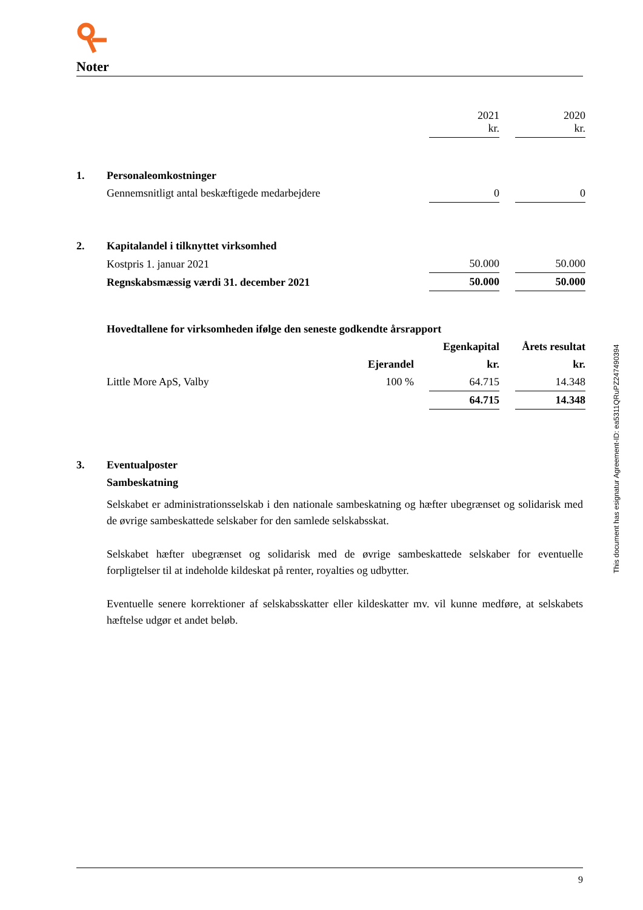Noter
| | | | 2021 kr. | | 2020 kr. |
| 1. | Personaleomkostninger | | | | |
| | Gennemsnitligt antal beskæftigede medarbejdere | | 0 | | 0 |
| 2. | Kapitalandel i tilknyttet virksomhed | | | | |
| | Kostpris 1. januar 2021 | | 50.000 | | 50.000 |
| | Regnskabsmæssig værdi 31. december 2021 | | 50.000 | | 50.000 |
| | Hovedtallene for virksomheden ifølge den seneste godkendte årsrapport | | | | |
| | | | Egenkapital | | Årets resultat |
| | | Ejerandel | kr. | | kr. |
| | Little More ApS, Valby | 100 % | 64.715 | | 14.348 |
| | | | 64.715 | | 14.348 |
| 3. | Eventualposter | | | | |
| | Sambeskatning | | | | |
Selskabet er administrationsselskab i den nationale sambeskatning og hæfter ubegrænset og solidarisk med de øvrige sambeskattede selskaber for den samlede selskabsskat.
Selskabet hæfter ubegrænset og solidarisk med de øvrige sambeskattede selskaber for eventuelle forpligtelser til at indeholde kildeskat på renter, royalties og udbytter.
Eventuelle senere korrektioner af selskabsskatter eller kildeskatter mv. vil kunne medføre, at selskabets hæftelse udgør et andet beløb.
This document has esignatur Agreement-ID: ea5311QRuPZ247490394
9